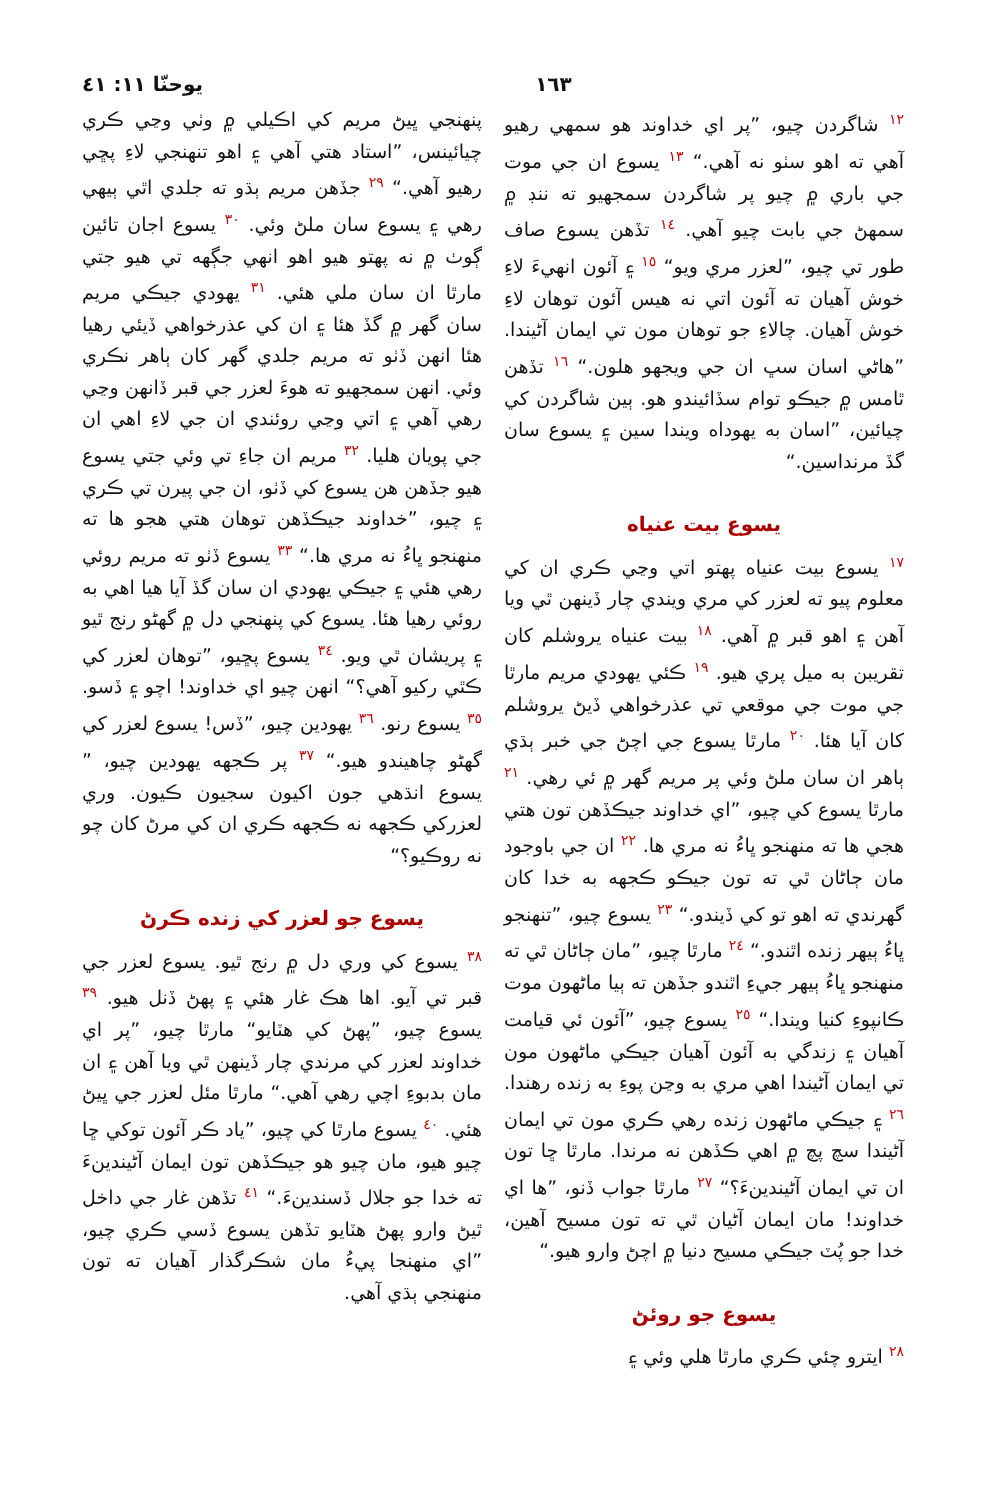١٦٣ يوحنّا ١١: ٤١
١٢ شاگردن چيو، ”پر اي خداوند هو سمهي رهيو آهي ته اهو سٺو نه آهي.“ ١٣ يسوع ان جي موت جي باري ۾ چيو پر شاگردن سمجهيو ته ننڊ ۾ سمهڻ جي بابت چيو آهي. ١٤ تڏهن يسوع صاف طور تي چيو، ”لعزر مري ويو“ ١٥ ۽ آئون انهيءَ لاءِ خوش آهيان ته آئون اتي نه هيس آئون توهان لاءِ خوش آهيان. چالاءِ جو توهان مون تي ايمان آڻيندا. ”هاڻي اسان سڀ ان جي ويجهو هلون.“ ١٦ تڏهن ٿامس ۾ جيڪو توام سڏائيندو هو. ٻين شاگردن کي چيائين، ”اسان به يهوداه ويندا سين ۽ يسوع سان گڏ مرنداسين.“
يسوع بيت عنياه
١٧ يسوع بيت عنياه پهتو اتي وڃي ڪري ان کي معلوم پيو ته لعزر کي مري ويندي چار ڏينهن ٿي ويا آهن ۽ اهو قبر ۾ آهي. ١٨ بيت عنياه يروشلم کان تقريبن به ميل پري هيو. ١٩ ڪئي يهودي مريم مارٿا جي موت جي موقعي تي عذرخواهي ڏيڻ يروشلم کان آيا هئا. ٢٠ مارٿا يسوع جي اچڻ جي خبر ٻڌي ٻاهر ان سان ملڻ وئي پر مريم گهر ۾ ئي رهي. ٢١ مارٿا يسوع کي چيو، ”اي خداوند جيڪڏهن تون هتي هجي ها ته منهنجو ڀاءُ نه مري ها. ٢٢ ان جي باوجود مان ڄاڻان ٿي ته تون جيڪو ڪجهه به خدا کان گهرندي ته اهو تو کي ڏيندو.“ ٢٣ يسوع چيو، ”تنهنجو ڀاءُ ٻيهر زنده اٿندو.“ ٢٤ مارٿا چيو، ”مان ڄاڻان ٿي ته منهنجو ڀاءُ ٻيهر جيءِ اٿندو جڏهن ته ٻيا ماڻهون موت ڪانپوءِ کنيا ويندا.“ ٢٥ يسوع چيو، ”آئون ئي قيامت آهيان ۽ زندگي به آئون آهيان جيڪي ماڻهون مون تي ايمان آڻيندا اهي مري به وڃن پوءِ به زنده رهندا. ٢٦ ۽ جيڪي ماڻهون زنده رهي ڪري مون تي ايمان آڻيندا سچ پچ ۾ اهي ڪڏهن نه مرندا. مارٿا ڇا تون ان تي ايمان آڻيندينءَ؟“ ٢٧ مارٿا جواب ڏنو، ”ها اي خداوند! مان ايمان آڻيان ٿي ته تون مسيح آهين، خدا جو پُٽ جيڪي مسيح دنيا ۾ اچڻ وارو هيو.“
يسوع جو روئڻ
٢٨ ايترو چئي ڪري مارٿا هلي وئي ۽
پنهنجي ڀيڻ مريم کي اڪيلي ۾ وٺي وڃي ڪري چيائينس، ”استاد هتي آهي ۽ اهو تنهنجي لاءِ پڇي رهيو آهي.“ ٢٩ جڏهن مريم ٻڌو ته جلدي اٿي ٻيهي رهي ۽ يسوع سان ملڻ وئي. ٣٠ يسوع اجان تائين ڳوٺ ۾ نه پهتو هيو اهو انهي جڳهه تي هيو جتي مارٿا ان سان ملي هئي. ٣١ يهودي جيڪي مريم سان گهر ۾ گڏ هئا ۽ ان کي عذرخواهي ڏيئي رهيا هئا انهن ڏٺو ته مريم جلدي گهر کان ٻاهر نڪري وئي. انهن سمجهيو ته هوءَ لعزر جي قبر ڏانهن وڃي رهي آهي ۽ اتي وڃي روئندي ان جي لاءِ اهي ان جي پويان هليا. ٣٢ مريم ان جاءِ تي وئي جتي يسوع هيو جڏهن هن يسوع کي ڏٺو، ان جي پيرن تي ڪري ۽ چيو، ”خداوند جيڪڏهن توهان هتي هجو ها ته منهنجو ڀاءُ نه مري ها.“ ٣٣ يسوع ڏٺو ته مريم روئي رهي هئي ۽ جيڪي يهودي ان سان گڏ آيا هيا اهي به روئي رهيا هئا. يسوع کي پنهنجي دل ۾ گهڻو رنج ٿيو ۽ پريشان ٿي ويو. ٣٤ يسوع پڇيو، ”توهان لعزر کي ڪٿي رکيو آهي؟“ انهن چيو اي خداوند! اچو ۽ ڏسو. ٣٥ يسوع رنو. ٣٦ يهودين چيو، ”ڏس! يسوع لعزر کي گهڻو چاهيندو هيو.“ ٣٧ پر ڪجهه يهودين چيو، ” يسوع انڌهي جون اکيون سجيون ڪيون. وري لعزرکي ڪجهه نه ڪجهه ڪري ان کي مرڻ کان چو نه روڪيو؟“
يسوع جو لعزر کي زنده ڪرڻ
٣٨ يسوع کي وري دل ۾ رنج ٿيو. يسوع لعزر جي قبر تي آيو. اها هڪ غار هئي ۽ پهڻ ڏنل هيو. ٣٩ يسوع چيو، ”پهڻ کي هٽايو“ مارٿا چيو، ”پر اي خداوند لعزر کي مرندي چار ڏينهن ٿي ويا آهن ۽ ان مان بدبوءِ اچي رهي آهي.“ مارٿا مئل لعزر جي ڀيڻ هئي. ٤٠ يسوع مارٿا کي چيو، ”ياد ڪر آئون توکي ڇا چيو هيو، مان چيو هو جيڪڏهن تون ايمان آڻيندينءَ ته خدا جو جلال ڏسندينءَ.“ ٤١ تڏهن غار جي داخل ٿيڻ وارو پهڻ هٽايو تڏهن يسوع ڏسي ڪري چيو، ”اي منهنجا پيءُ مان شڪرگذار آهيان ته تون منهنجي ٻڌي آهي.